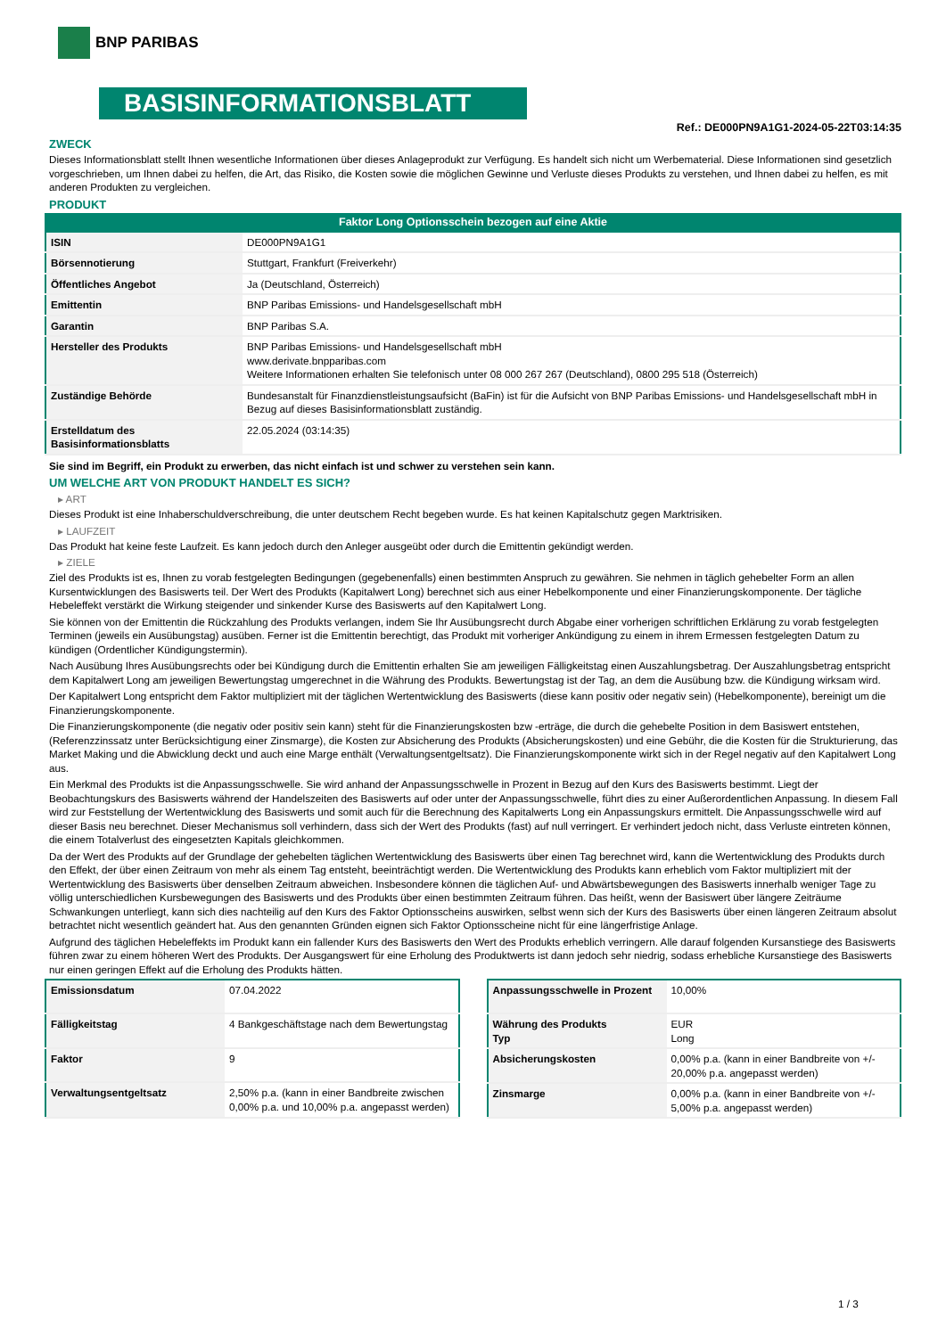BNP PARIBAS
BASISINFORMATIONSBLATT
Ref.: DE000PN9A1G1-2024-05-22T03:14:35
ZWECK
Dieses Informationsblatt stellt Ihnen wesentliche Informationen über dieses Anlageprodukt zur Verfügung. Es handelt sich nicht um Werbematerial. Diese Informationen sind gesetzlich vorgeschrieben, um Ihnen dabei zu helfen, die Art, das Risiko, die Kosten sowie die möglichen Gewinne und Verluste dieses Produkts zu verstehen, und Ihnen dabei zu helfen, es mit anderen Produkten zu vergleichen.
PRODUKT
Faktor Long Optionsschein bezogen auf eine Aktie
| ISIN | DE000PN9A1G1 |
| Börsennotierung | Stuttgart, Frankfurt (Freiverkehr) |
| Öffentliches Angebot | Ja (Deutschland, Österreich) |
| Emittentin | BNP Paribas Emissions- und Handelsgesellschaft mbH |
| Garantin | BNP Paribas S.A. |
| Hersteller des Produkts | BNP Paribas Emissions- und Handelsgesellschaft mbH www.derivate.bnpparibas.com Weitere Informationen erhalten Sie telefonisch unter 08 000 267 267 (Deutschland), 0800 295 518 (Österreich) |
| Zuständige Behörde | Bundesanstalt für Finanzdienstleistungsaufsicht (BaFin) ist für die Aufsicht von BNP Paribas Emissions- und Handelsgesellschaft mbH in Bezug auf dieses Basisinformationsblatt zuständig. |
| Erstelldatum des Basisinformationsblatts | 22.05.2024 (03:14:35) |
Sie sind im Begriff, ein Produkt zu erwerben, das nicht einfach ist und schwer zu verstehen sein kann.
UM WELCHE ART VON PRODUKT HANDELT ES SICH?
▸ ART
Dieses Produkt ist eine Inhaberschuldverschreibung, die unter deutschem Recht begeben wurde. Es hat keinen Kapitalschutz gegen Marktrisiken.
▸ LAUFZEIT
Das Produkt hat keine feste Laufzeit. Es kann jedoch durch den Anleger ausgeübt oder durch die Emittentin gekündigt werden.
▸ ZIELE
Ziel des Produkts ist es, Ihnen zu vorab festgelegten Bedingungen (gegebenenfalls) einen bestimmten Anspruch zu gewähren. Sie nehmen in täglich gehebelter Form an allen Kursentwicklungen des Basiswerts teil. Der Wert des Produkts (Kapitalwert Long) berechnet sich aus einer Hebelkomponente und einer Finanzierungskomponente. Der tägliche Hebeleffekt verstärkt die Wirkung steigender und sinkender Kurse des Basiswerts auf den Kapitalwert Long.
Sie können von der Emittentin die Rückzahlung des Produkts verlangen, indem Sie Ihr Ausübungsrecht durch Abgabe einer vorherigen schriftlichen Erklärung zu vorab festgelegten Terminen (jeweils ein Ausübungstag) ausüben. Ferner ist die Emittentin berechtigt, das Produkt mit vorheriger Ankündigung zu einem in ihrem Ermessen festgelegten Datum zu kündigen (Ordentlicher Kündigungstermin).
Nach Ausübung Ihres Ausübungsrechts oder bei Kündigung durch die Emittentin erhalten Sie am jeweiligen Fälligkeitstag einen Auszahlungsbetrag. Der Auszahlungsbetrag entspricht dem Kapitalwert Long am jeweiligen Bewertungstag umgerechnet in die Währung des Produkts. Bewertungstag ist der Tag, an dem die Ausübung bzw. die Kündigung wirksam wird.
Der Kapitalwert Long entspricht dem Faktor multipliziert mit der täglichen Wertentwicklung des Basiswerts (diese kann positiv oder negativ sein) (Hebelkomponente), bereinigt um die Finanzierungskomponente.
Die Finanzierungskomponente (die negativ oder positiv sein kann) steht für die Finanzierungskosten bzw -erträge, die durch die gehebelte Position in dem Basiswert entstehen, (Referenzzinssatz unter Berücksichtigung einer Zinsmarge), die Kosten zur Absicherung des Produkts (Absicherungskosten) und eine Gebühr, die die Kosten für die Strukturierung, das Market Making und die Abwicklung deckt und auch eine Marge enthält (Verwaltungsentgeltsatz). Die Finanzierungskomponente wirkt sich in der Regel negativ auf den Kapitalwert Long aus.
Ein Merkmal des Produkts ist die Anpassungsschwelle. Sie wird anhand der Anpassungsschwelle in Prozent in Bezug auf den Kurs des Basiswerts bestimmt. Liegt der Beobachtungskurs des Basiswerts während der Handelszeiten des Basiswerts auf oder unter der Anpassungsschwelle, führt dies zu einer Außerordentlichen Anpassung. In diesem Fall wird zur Feststellung der Wertentwicklung des Basiswerts und somit auch für die Berechnung des Kapitalwerts Long ein Anpassungskurs ermittelt. Die Anpassungsschwelle wird auf dieser Basis neu berechnet. Dieser Mechanismus soll verhindern, dass sich der Wert des Produkts (fast) auf null verringert. Er verhindert jedoch nicht, dass Verluste eintreten können, die einem Totalverlust des eingesetzten Kapitals gleichkommen.
Da der Wert des Produkts auf der Grundlage der gehebelten täglichen Wertentwicklung des Basiswerts über einen Tag berechnet wird, kann die Wertentwicklung des Produkts durch den Effekt, der über einen Zeitraum von mehr als einem Tag entsteht, beeinträchtigt werden. Die Wertentwicklung des Produkts kann erheblich vom Faktor multipliziert mit der Wertentwicklung des Basiswerts über denselben Zeitraum abweichen. Insbesondere können die täglichen Auf- und Abwärtsbewegungen des Basiswerts innerhalb weniger Tage zu völlig unterschiedlichen Kursbewegungen des Basiswerts und des Produkts über einen bestimmten Zeitraum führen. Das heißt, wenn der Basiswert über längere Zeiträume Schwankungen unterliegt, kann sich dies nachteilig auf den Kurs des Faktor Optionsscheins auswirken, selbst wenn sich der Kurs des Basiswerts über einen längeren Zeitraum absolut betrachtet nicht wesentlich geändert hat. Aus den genannten Gründen eignen sich Faktor Optionsscheine nicht für eine längerfristige Anlage.
Aufgrund des täglichen Hebeleffekts im Produkt kann ein fallender Kurs des Basiswerts den Wert des Produkts erheblich verringern. Alle darauf folgenden Kursanstiege des Basiswerts führen zwar zu einem höheren Wert des Produkts. Der Ausgangswert für eine Erholung des Produktwerts ist dann jedoch sehr niedrig, sodass erhebliche Kursanstiege des Basiswerts nur einen geringen Effekt auf die Erholung des Produkts hätten.
| Emissionsdatum | 07.04.2022 |
| Fälligkeitstag | 4 Bankgeschäftstage nach dem Bewertungstag |
| Faktor | 9 |
| Verwaltungsentgeltsatz | 2,50% p.a. (kann in einer Bandbreite zwischen 0,00% p.a. und 10,00% p.a. angepasst werden) |
| Anpassungsschwelle in Prozent | 10,00% |
| Währung des Produkts Typ | EUR Long |
| Absicherungskosten | 0,00% p.a. (kann in einer Bandbreite von +/- 20,00% p.a. angepasst werden) |
| Zinsmarge | 0,00% p.a. (kann in einer Bandbreite von +/- 5,00% p.a. angepasst werden) |
1 / 3